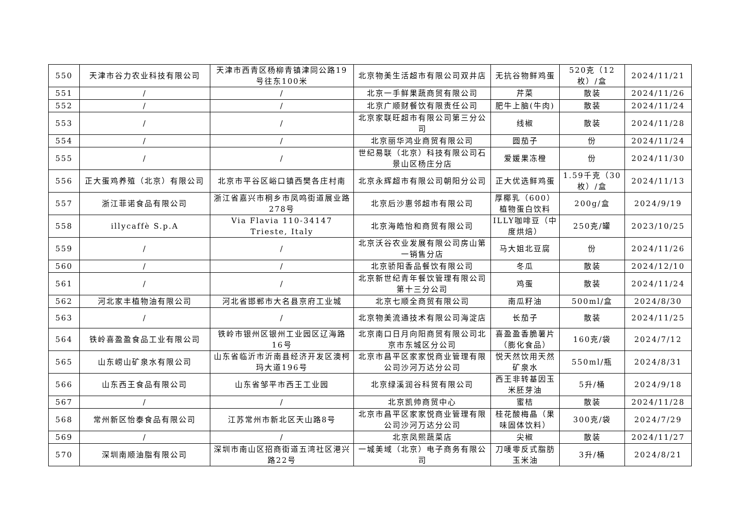| 550 | 天津市谷力农业科技有限公司 | 天津市西青区杨柳青镇津同公路19号往东100米 | 北京物美生活超市有限公司双井店 | 无抗谷物鲜鸡蛋 | 520克（12枚）/盒 | 2024/11/21 |
| 551 | / | / | 北京一手鲜果蔬商贸有限公司 | 芹菜 | 散装 | 2024/11/26 |
| 552 | / | / | 北京广顺财餐饮有限责任公司 | 肥牛上脑(牛肉) | 散装 | 2024/11/24 |
| 553 | / | / | 北京家联旺超市有限公司第三分公司 | 线椒 | 散装 | 2024/11/28 |
| 554 | / | / | 北京丽华鸿业商贸有限公司 | 圆茄子 | 份 | 2024/11/24 |
| 555 | / | / | 世纪易联（北京）科技有限公司石景山区杨庄分店 | 爱媛果冻橙 | 份 | 2024/11/30 |
| 556 | 正大蛋鸡养殖（北京）有限公司 | 北京市平谷区峪口镇西樊各庄村南 | 北京永辉超市有限公司朝阳分公司 | 正大优选鲜鸡蛋 | 1.59千克（30枚）/盒 | 2024/11/13 |
| 557 | 浙江菲诺食品有限公司 | 浙江省嘉兴市桐乡市凤鸣街道展业路278号 | 北京后沙惠邻超市有限公司 | 厚椰乳（600）植物蛋白饮料 | 200g/盒 | 2024/9/19 |
| 558 | illycaffè S.p.A | Via Flavia 110-34147 Trieste, Italy | 北京海皓怡和商贸有限公司 | ILLY咖啡豆（中度烘焙） | 250克/罐 | 2023/10/25 |
| 559 | / | / | 北京沃谷农业发展有限公司房山第一销售分店 | 马大姐北豆腐 | 份 | 2024/11/26 |
| 560 | / | / | 北京骄阳香品餐饮有限公司 | 冬瓜 | 散装 | 2024/12/10 |
| 561 | / | / | 北京新世纪青年餐饮管理有限公司第十三分公司 | 鸡蛋 | 散装 | 2024/11/24 |
| 562 | 河北家丰植物油有限公司 | 河北省邯郸市大名县京府工业城 | 北京七顺全商贸有限公司 | 南瓜籽油 | 500ml/盒 | 2024/8/30 |
| 563 | / | / | 北京物美流通技术有限公司海淀店 | 长茄子 | 散装 | 2024/11/25 |
| 564 | 铁岭喜盈盈食品工业有限公司 | 铁岭市银州区银州工业园区辽海路16号 | 北京南口日月向阳商贸有限公司北京市东城区分公司 | 喜盈盈香脆薯片（膨化食品） | 160克/袋 | 2024/7/12 |
| 565 | 山东崂山矿泉水有限公司 | 山东省临沂市沂南县经济开发区澳柯玛大道196号 | 北京市昌平区家家悦商业管理有限公司沙河万达分公司 | 悦天然饮用天然矿泉水 | 550ml/瓶 | 2024/8/31 |
| 566 | 山东西王食品有限公司 | 山东省邹平市西王工业园 | 北京绿溪润谷科贸有限公司 | 西王非转基因玉米胚芽油 | 5升/桶 | 2024/9/18 |
| 567 | / | / | 北京凯帅商贸中心 | 蜜桔 | 散装 | 2024/11/28 |
| 568 | 常州新区怡泰食品有限公司 | 江苏常州市新北区天山路8号 | 北京市昌平区家家悦商业管理有限公司沙河万达分公司 | 桂花酸梅晶（果味固体饮料） | 300克/袋 | 2024/7/29 |
| 569 | / | / | 北京凤熙蔬菜店 | 尖椒 | 散装 | 2024/11/27 |
| 570 | 深圳南顺油脂有限公司 | 深圳市南山区招商街道五湾社区港兴路22号 | 一城美域（北京）电子商务有限公司 | 刀唛零反式脂肪玉米油 | 3升/桶 | 2024/8/21 |